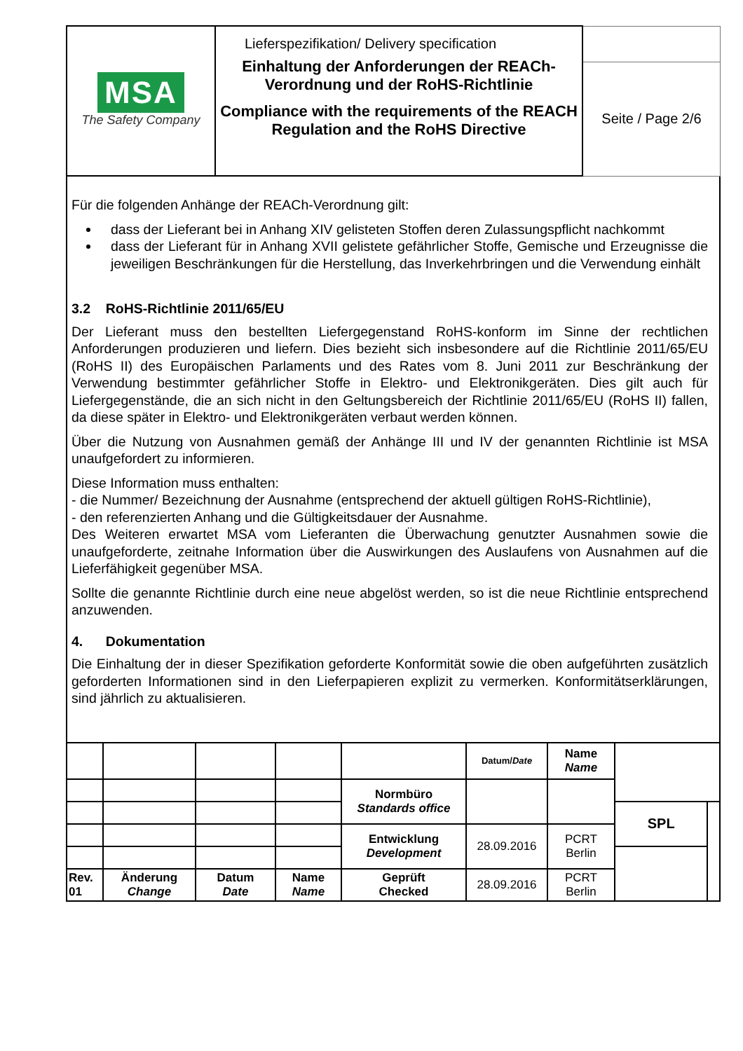| MSA The Safety Company | Lieferspezifikation/ Delivery specification Einhaltung der Anforderungen der REACh-Verordnung und der RoHS-Richtlinie Compliance with the requirements of the REACH Regulation and the RoHS Directive | |
| | | Seite / Page 2/6 |
Für die folgenden Anhänge der REACh-Verordnung gilt:
dass der Lieferant bei in Anhang XIV gelisteten Stoffen deren Zulassungspflicht nachkommt
dass der Lieferant für in Anhang XVII gelistete gefährlicher Stoffe, Gemische und Erzeugnisse die jeweiligen Beschränkungen für die Herstellung, das Inverkehrbringen und die Verwendung einhält
3.2 RoHS-Richtlinie 2011/65/EU
Der Lieferant muss den bestellten Liefergegenstand RoHS-konform im Sinne der rechtlichen Anforderungen produzieren und liefern. Dies bezieht sich insbesondere auf die Richtlinie 2011/65/EU (RoHS II) des Europäischen Parlaments und des Rates vom 8. Juni 2011 zur Beschränkung der Verwendung bestimmter gefährlicher Stoffe in Elektro- und Elektronikgeräten. Dies gilt auch für Liefergegenstände, die an sich nicht in den Geltungsbereich der Richtlinie 2011/65/EU (RoHS II) fallen, da diese später in Elektro- und Elektronikgeräten verbaut werden können.
Über die Nutzung von Ausnahmen gemäß der Anhänge III und IV der genannten Richtlinie ist MSA unaufgefordert zu informieren.
Diese Information muss enthalten:
- die Nummer/ Bezeichnung der Ausnahme (entsprechend der aktuell gültigen RoHS-Richtlinie),
- den referenzierten Anhang und die Gültigkeitsdauer der Ausnahme.
Des Weiteren erwartet MSA vom Lieferanten die Überwachung genutzter Ausnahmen sowie die unaufgeforderte, zeitnahe Information über die Auswirkungen des Auslaufens von Ausnahmen auf die Lieferfähigkeit gegenüber MSA.
Sollte die genannte Richtlinie durch eine neue abgelöst werden, so ist die neue Richtlinie entsprechend anzuwenden.
4. Dokumentation
Die Einhaltung der in dieser Spezifikation geforderte Konformität sowie die oben aufgeführten zusätzlich geforderten Informationen sind in den Lieferpapieren explizit zu vermerken. Konformitätserklärungen, sind jährlich zu aktualisieren.
| | | | | | Datum/ Date | Name Name | | |
| | | | | Normbüro Standards office | | | | |
| | | | | | | | SPL | |
| | | | | Entwicklung Development | 28.09.2016 | PCRT Berlin | | |
| Rev. 01 | Änderung Change | Datum Date | Name Name | Geprüft Checked | 28.09.2016 | PCRT Berlin | | |